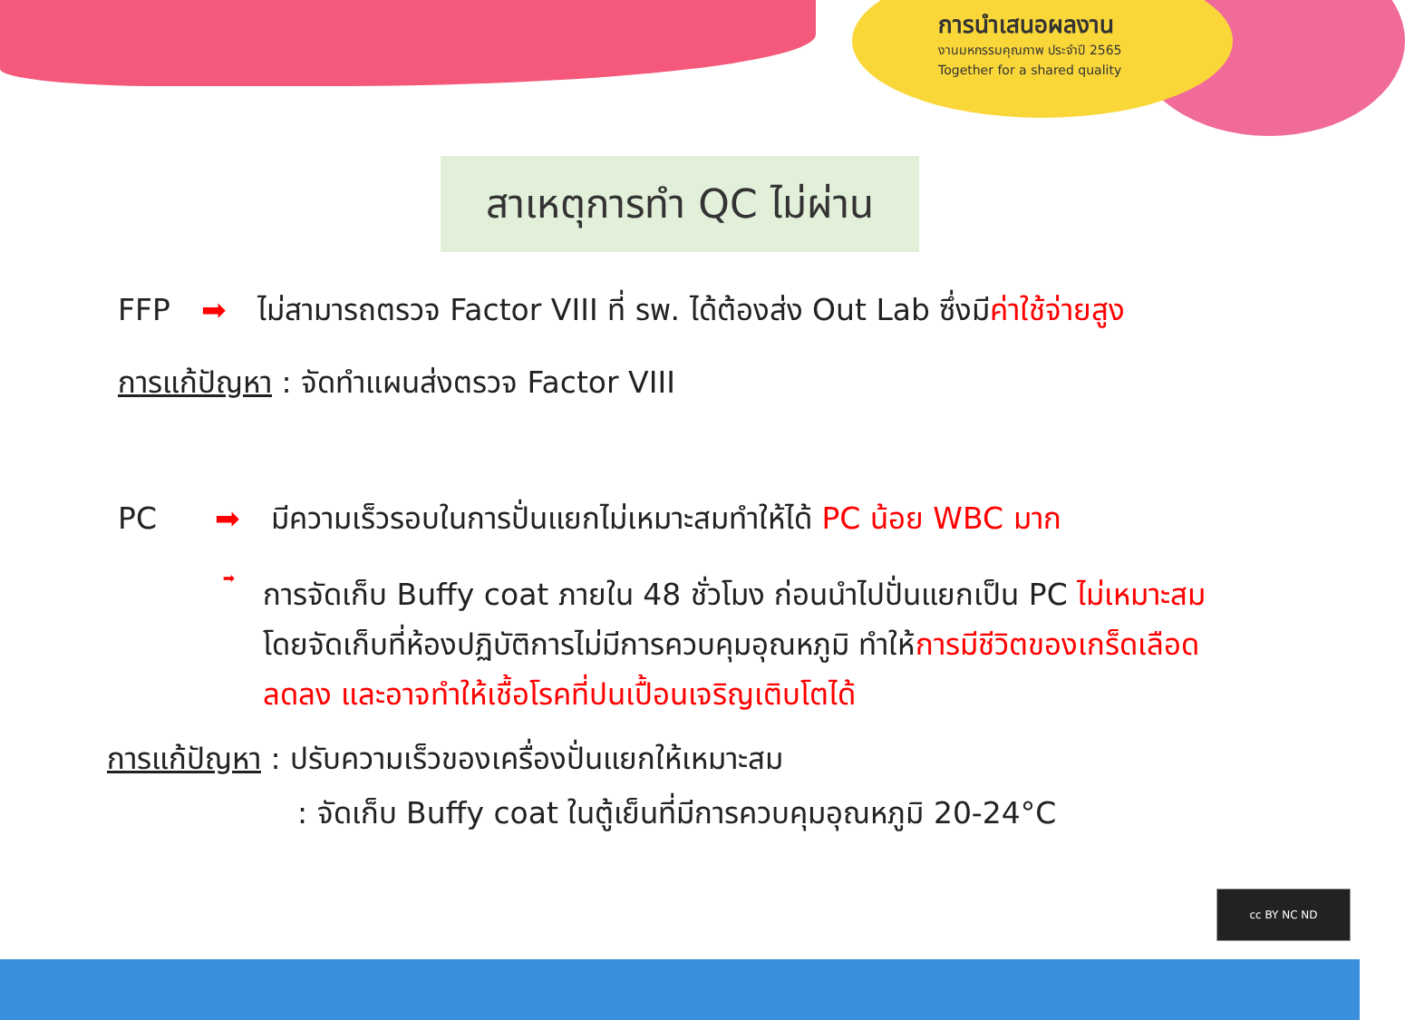การนำเสนอผลงาน
งานมหกรรมคุณภาพ ประจำปี 2565
Together for a shared quality
สาเหตุการทำ QC ไม่ผ่าน
FFP ➡ ไม่สามารถตรวจ Factor VIII ที่ รพ. ได้ต้องส่ง Out Lab ซึ่งมีค่าใช้จ่ายสูง
การแก้ปัญหา : จัดทำแผนส่งตรวจ Factor VIII
PC ➡ มีความเร็วรอบในการปั่นแยกไม่เหมาะสมทำให้ได้ PC น้อย WBC มาก
➡
การจัดเก็บ Buffy coat ภายใน 48 ชั่วโมง ก่อนนำไปปั่นแยกเป็น PC ไม่เหมาะสม โดยจัดเก็บที่ห้องปฏิบัติการไม่มีการควบคุมอุณหภูมิ ทำให้การมีชีวิตของเกร็ดเลือดลดลง และอาจทำให้เชื้อโรคที่ปนเปื้อนเจริญเติบโตได้
การแก้ปัญหา : ปรับความเร็วของเครื่องปั่นแยกให้เหมาะสม
: จัดเก็บ Buffy coat ในตู้เย็นที่มีการควบคุมอุณหภูมิ 20-24°C
cc BY NC ND